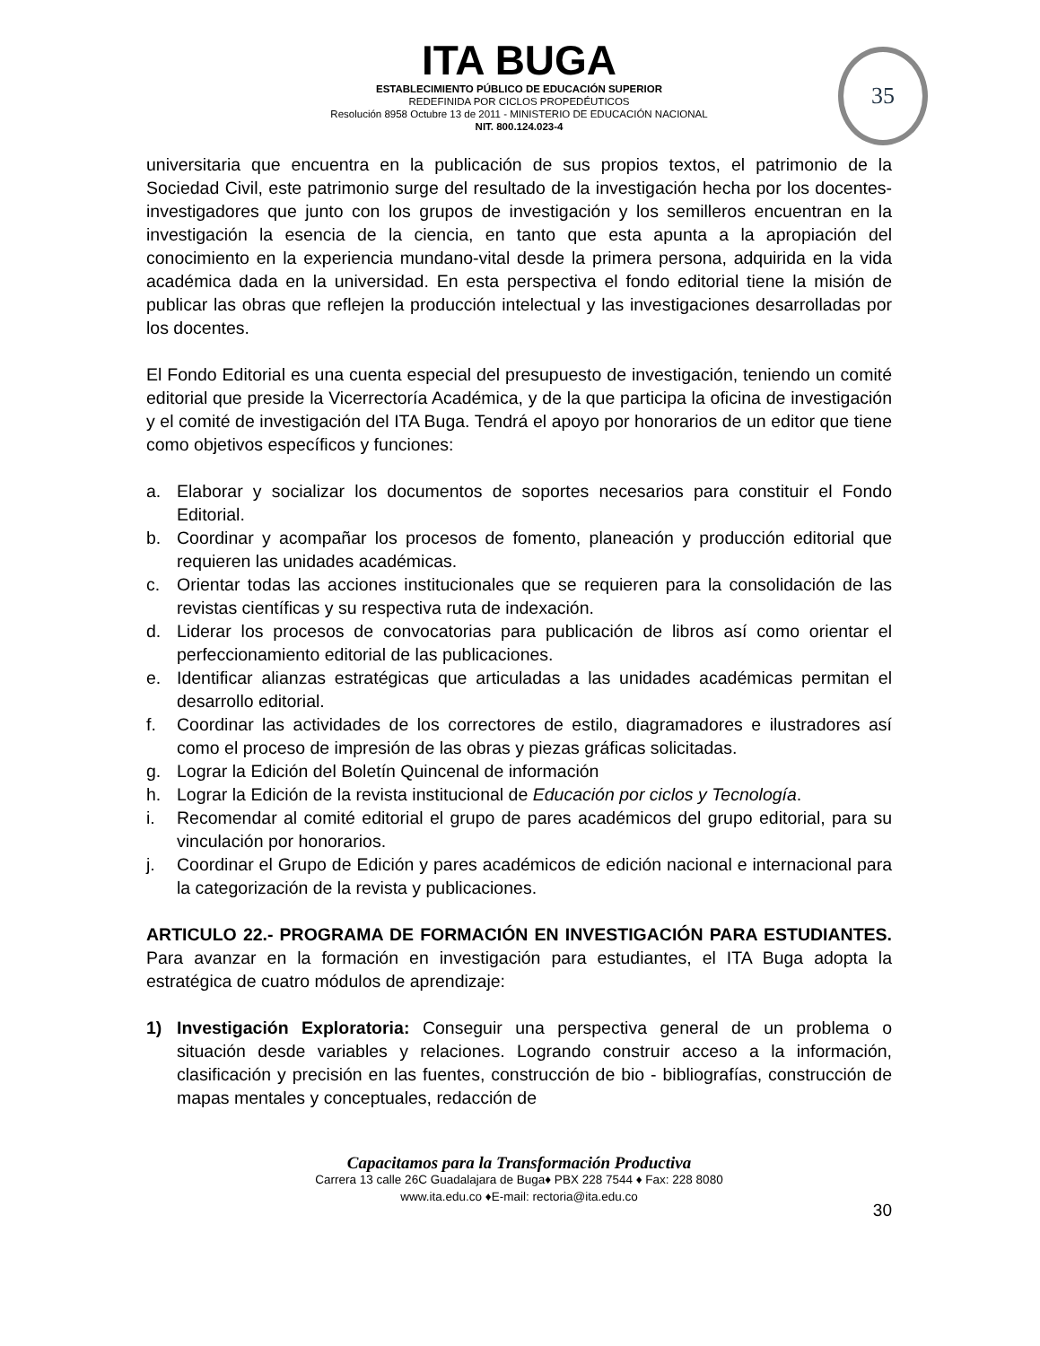ITA BUGA
ESTABLECIMIENTO PÚBLICO DE EDUCACIÓN SUPERIOR
REDEFINIDA POR CICLOS PROPEDÉUTICOS
Resolución 8958 Octubre 13 de 2011 - MINISTERIO DE EDUCACIÓN NACIONAL
NIT. 800.124.023-4
35
universitaria que encuentra en la publicación de sus propios textos, el patrimonio de la Sociedad Civil, este patrimonio surge del resultado de la investigación hecha por los docentes- investigadores que junto con los grupos de investigación y los semilleros encuentran en la investigación la esencia de la ciencia, en tanto que esta apunta a la apropiación del conocimiento en la experiencia mundano-vital desde la primera persona, adquirida en la vida académica dada en la universidad. En esta perspectiva el fondo editorial tiene la misión de publicar las obras que reflejen la producción intelectual y las investigaciones desarrolladas por los docentes.
El Fondo Editorial es una cuenta especial del presupuesto de investigación, teniendo un comité editorial que preside la Vicerrectoría Académica, y de la que participa la oficina de investigación y el comité de investigación del ITA Buga. Tendrá el apoyo por honorarios de un editor que tiene como objetivos específicos y funciones:
a. Elaborar y socializar los documentos de soportes necesarios para constituir el Fondo Editorial.
b. Coordinar y acompañar los procesos de fomento, planeación y producción editorial que requieren las unidades académicas.
c. Orientar todas las acciones institucionales que se requieren para la consolidación de las revistas científicas y su respectiva ruta de indexación.
d. Liderar los procesos de convocatorias para publicación de libros así como orientar el perfeccionamiento editorial de las publicaciones.
e. Identificar alianzas estratégicas que articuladas a las unidades académicas permitan el desarrollo editorial.
f. Coordinar las actividades de los correctores de estilo, diagramadores e ilustradores así como el proceso de impresión de las obras y piezas gráficas solicitadas.
g. Lograr la Edición del Boletín Quincenal de información
h. Lograr la Edición de la revista institucional de Educación por ciclos y Tecnología.
i. Recomendar al comité editorial el grupo de pares académicos del grupo editorial, para su vinculación por honorarios.
j. Coordinar el Grupo de Edición y pares académicos de edición nacional e internacional para la categorización de la revista y publicaciones.
ARTICULO 22.- PROGRAMA DE FORMACIÓN EN INVESTIGACIÓN PARA ESTUDIANTES. Para avanzar en la formación en investigación para estudiantes, el ITA Buga adopta la estratégica de cuatro módulos de aprendizaje:
1) Investigación Exploratoria: Conseguir una perspectiva general de un problema o situación desde variables y relaciones. Logrando construir acceso a la información, clasificación y precisión en las fuentes, construcción de bio - bibliografías, construcción de mapas mentales y conceptuales, redacción de
Capacitamos para la Transformación Productiva
Carrera 13 calle 26C Guadalajara de Buga♦ PBX 228 7544 ♦ Fax: 228 8080
www.ita.edu.co ♦E-mail: rectoria@ita.edu.co
30